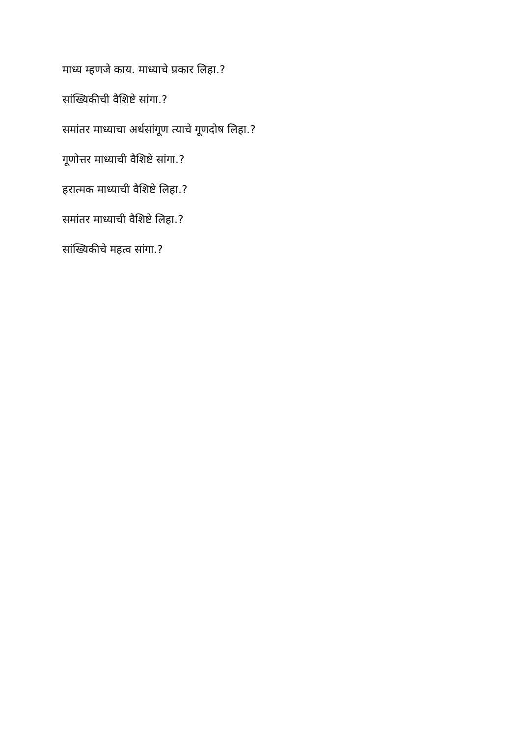माध्य म्हणजे काय. माध्याचे प्रकार लिहा.?
सांख्यिकीची वैशिष्टे सांगा.?
समांतर माध्याचा अर्थसांगूण त्याचे गूणदोष लिहा.?
गूणोत्तर माध्याची वैशिष्टे सांगा.?
हरात्मक माध्याची वैशिष्टे लिहा.?
समांतर माध्याची वैशिष्टे लिहा.?
सांख्यिकीचे महत्व सांगा.?